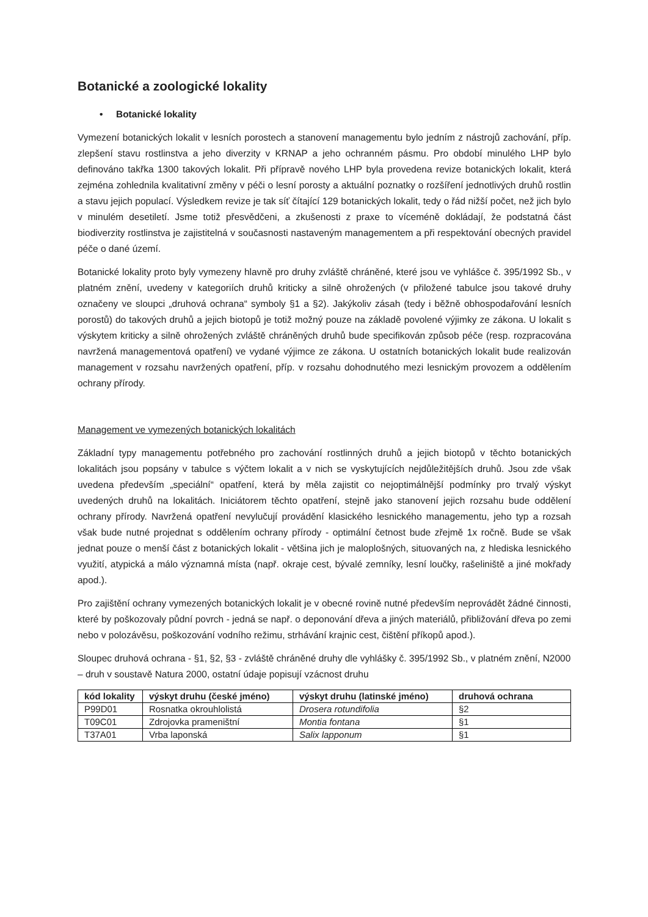Botanické a zoologické lokality
• Botanické lokality
Vymezení botanických lokalit v lesních porostech a stanovení managementu bylo jedním z nástrojů zachování, příp. zlepšení stavu rostlinstva a jeho diverzity v KRNAP a jeho ochranném pásmu. Pro období minulého LHP bylo definováno takřka 1300 takových lokalit. Při přípravě nového LHP byla provedena revize botanických lokalit, která zejména zohlednila kvalitativní změny v péči o lesní porosty a aktuální poznatky o rozšíření jednotlivých druhů rostlin a stavu jejich populací. Výsledkem revize je tak síť čítající 129 botanických lokalit, tedy o řád nižší počet, než jich bylo v minulém desetiletí. Jsme totiž přesvědčeni, a zkušenosti z praxe to víceméně dokládají, že podstatná část biodiverzity rostlinstva je zajistitelná v současnosti nastaveným managementem a při respektování obecných pravidel péče o dané území.
Botanické lokality proto byly vymezeny hlavně pro druhy zvláště chráněné, které jsou ve vyhlášce č. 395/1992 Sb., v platném znění, uvedeny v kategoriích druhů kriticky a silně ohrožených (v přiložené tabulce jsou takové druhy označeny ve sloupci „druhová ochrana“ symboly §1 a §2). Jakýkoliv zásah (tedy i běžně obhospodařování lesních porostů) do takových druhů a jejich biotopů je totiž možný pouze na základě povolené výjimky ze zákona. U lokalit s výskytem kriticky a silně ohrožených zvláště chráněných druhů bude specifikován způsob péče (resp. rozpracována navržená managementová opatření) ve vydané výjimce ze zákona. U ostatních botanických lokalit bude realizován management v rozsahu navržených opatření, příp. v rozsahu dohodnutého mezi lesnickým provozem a oddělením ochrany přírody.
Management ve vymezených botanických lokalitách
Základní typy managementu potřebného pro zachování rostlinných druhů a jejich biotopů v těchto botanických lokalitách jsou popsány v tabulce s výčtem lokalit a v nich se vyskytujících nejdůležitějších druhů. Jsou zde však uvedena především „speciální“ opatření, která by měla zajistit co nejoptimálnější podmínky pro trvalý výskyt uvedených druhů na lokalitách. Iniciátorem těchto opatření, stejně jako stanovení jejich rozsahu bude oddělení ochrany přírody. Navržená opatření nevylučují provádění klasického lesnického managementu, jeho typ a rozsah však bude nutné projednat s oddělením ochrany přírody - optimální četnost bude zřejmě 1x ročně. Bude se však jednat pouze o menší část z botanických lokalit - většina jich je maloplošných, situovaných na, z hlediska lesnického využití, atypická a málo významná místa (např. okraje cest, bývalé zemníky, lesní loučky, rašeliniště a jiné mokřady apod.).
Pro zajištění ochrany vymezených botanických lokalit je v obecné rovině nutné především neprovádět žádné činnosti, které by poškozovaly půdní povrch - jedná se např. o deponování dřeva a jiných materiálů, přibližování dřeva po zemi nebo v polozávěsu, poškozování vodního režimu, strhávání krajnic cest, čištění příkopů apod.).
Sloupec druhová ochrana - §1, §2, §3 - zvláště chráněné druhy dle vyhlášky č. 395/1992 Sb., v platném znění, N2000 – druh v soustavě Natura 2000, ostatní údaje popisují vzácnost druhu
| kód lokality | výskyt druhu (české jméno) | výskyt druhu (latinské jméno) | druhová ochrana |
| --- | --- | --- | --- |
| P99D01 | Rosnatka okrouhlolistá | Drosera rotundifolia | §2 |
| T09C01 | Zdrojovka prameništní | Montia fontana | §1 |
| T37A01 | Vrba laponská | Salix lapponum | §1 |